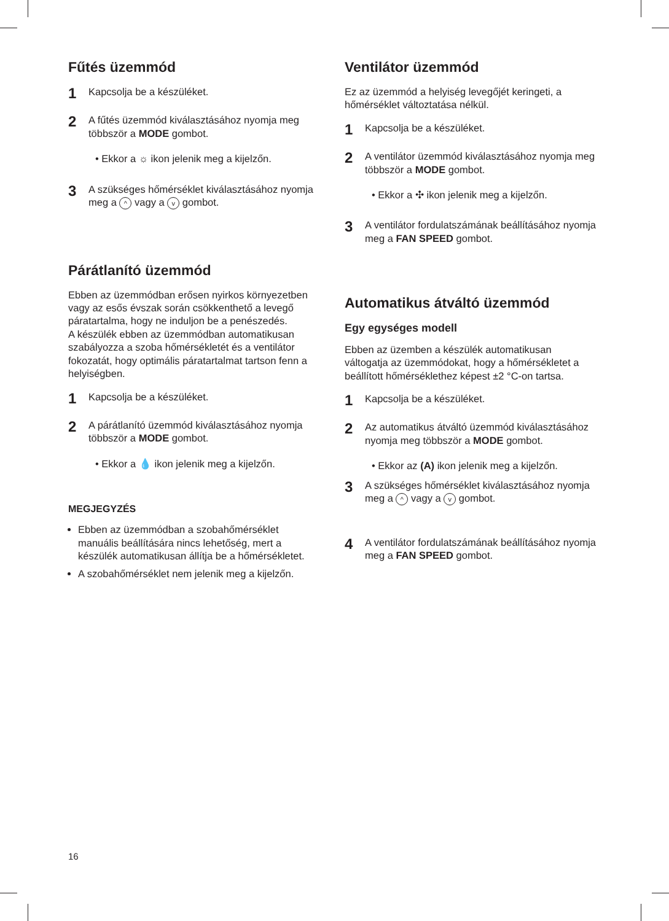Fűtés üzemmód
1 Kapcsolja be a készüléket.
2 A fűtés üzemmód kiválasztásához nyomja meg többször a MODE gombot.
• Ekkor a ☼ ikon jelenik meg a kijelzőn.
3 A szükséges hőmérséklet kiválasztásához nyomja meg a ^ vagy a v gombot.
Párátlanító üzemmód
Ebben az üzemmódban erősen nyirkos környezetben vagy az esős évszak során csökkenthető a levegő páratartalma, hogy ne induljon be a penészedés.
A készülék ebben az üzemmódban automatikusan szabályozza a szoba hőmérsékletét és a ventilátor fokozatát, hogy optimális páratartalmat tartson fenn a helyiségben.
1 Kapcsolja be a készüléket.
2 A párátlanító üzemmód kiválasztásához nyomja többször a MODE gombot.
• Ekkor a 💧 ikon jelenik meg a kijelzőn.
MEGJEGYZÉS
Ebben az üzemmódban a szobahőmérséklet manuális beállítására nincs lehetőség, mert a készülék automatikusan állítja be a hőmérsékletet.
A szobahőmérséklet nem jelenik meg a kijelzőn.
Ventilátor üzemmód
Ez az üzemmód a helyiség levegőjét keringeti, a hőmérséklet változtatása nélkül.
1 Kapcsolja be a készüléket.
2 A ventilátor üzemmód kiválasztásához nyomja meg többször a MODE gombot.
• Ekkor a ✣ ikon jelenik meg a kijelzőn.
3 A ventilátor fordulatszámának beállításához nyomja meg a FAN SPEED gombot.
Automatikus átváltó üzemmód
Egy egységes modell
Ebben az üzemben a készülék automatikusan váltogatja az üzemmódokat, hogy a hőmérsékletet a beállított hőmérséklethez képest ±2 °C-on tartsa.
1 Kapcsolja be a készüléket.
2 Az automatikus átváltó üzemmód kiválasztásához nyomja meg többször a MODE gombot.
• Ekkor az (A) ikon jelenik meg a kijelzőn.
3 A szükséges hőmérséklet kiválasztásához nyomja meg a ^ vagy a v gombot.
4 A ventilátor fordulatszámának beállításához nyomja meg a FAN SPEED gombot.
16